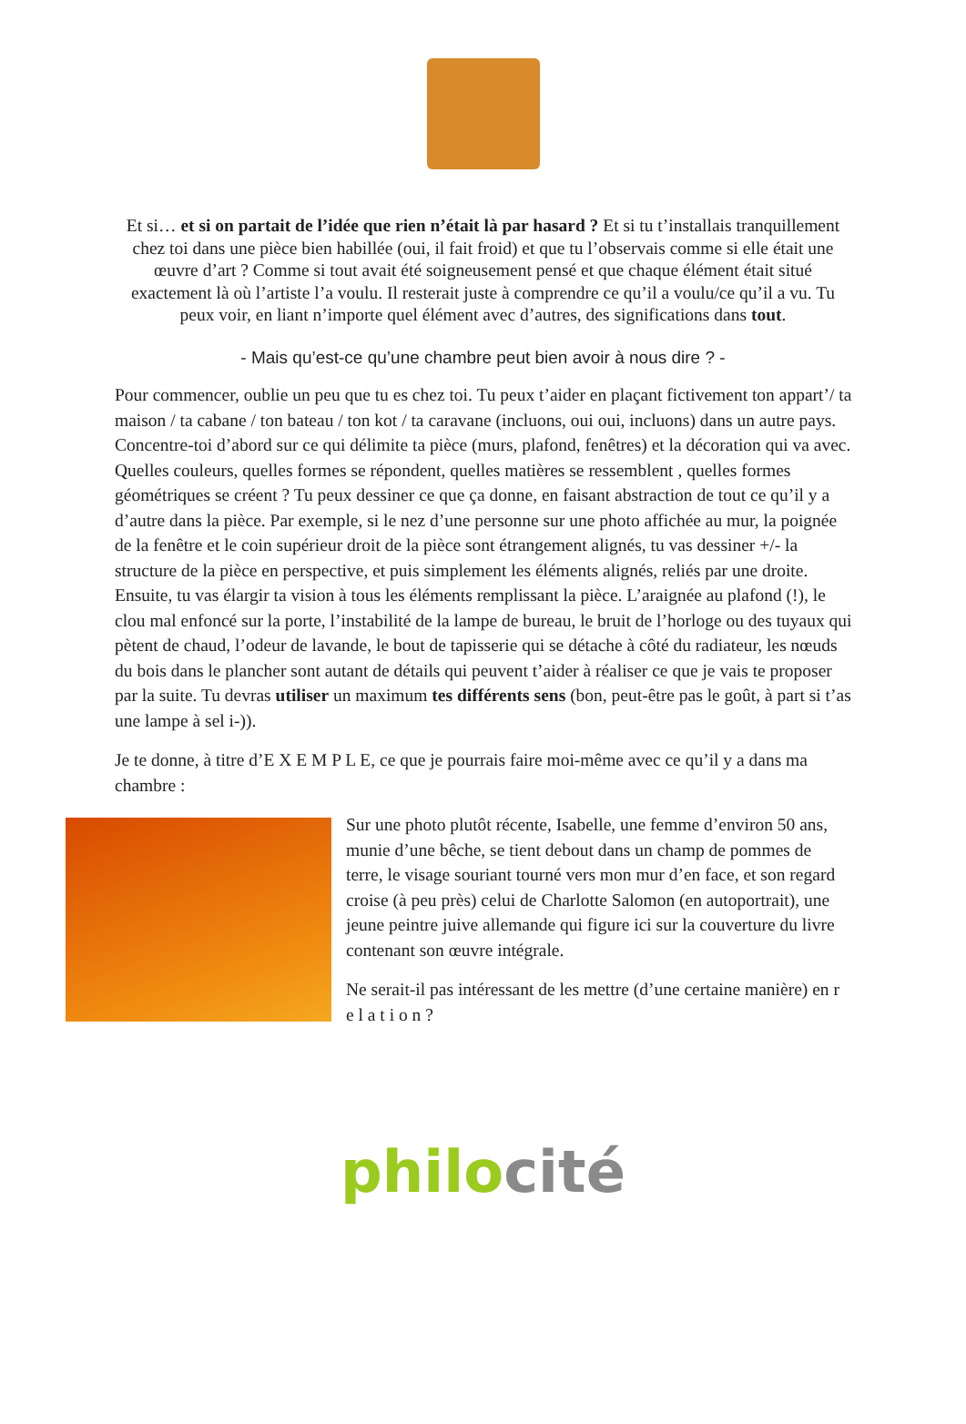Et si… et si on partait de l’idée que rien n’était là par hasard ? Et si tu t’installais tranquillement chez toi dans une pièce bien habillée (oui, il fait froid) et que tu l’observais comme si elle était une œuvre d’art ? Comme si tout avait été soigneusement pensé et que chaque élément était situé exactement là où l’artiste l’a voulu. Il resterait juste à comprendre ce qu’il a voulu/ce qu’il a vu. Tu peux voir, en liant n’importe quel élément avec d’autres, des significations dans tout.
- Mais qu’est-ce qu’une chambre peut bien avoir à nous dire ? -
Pour commencer, oublie un peu que tu es chez toi. Tu peux t’aider en plaçant fictivement ton appart’/ ta maison / ta cabane / ton bateau / ton kot / ta caravane (incluons, oui oui, incluons) dans un autre pays.
Concentre-toi d’abord sur ce qui délimite ta pièce (murs, plafond, fenêtres) et la décoration qui va avec. Quelles couleurs, quelles formes se répondent, quelles matières se ressemblent , quelles formes géométriques se créent ? Tu peux dessiner ce que ça donne, en faisant abstraction de tout ce qu’il y a d’autre dans la pièce. Par exemple, si le nez d’une personne sur une photo affichée au mur, la poignée de la fenêtre et le coin supérieur droit de la pièce sont étrangement alignés, tu vas dessiner +/- la structure de la pièce en perspective, et puis simplement les éléments alignés, reliés par une droite.
Ensuite, tu vas élargir ta vision à tous les éléments remplissant la pièce. L’araignée au plafond (!), le clou mal enfoncé sur la porte, l’instabilité de la lampe de bureau, le bruit de l’horloge ou des tuyaux qui pètent de chaud, l’odeur de lavande, le bout de tapisserie qui se détache à côté du radiateur, les nœuds du bois dans le plancher sont autant de détails qui peuvent t’aider à réaliser ce que je vais te proposer par la suite. Tu devras utiliser un maximum tes différents sens (bon, peut-être pas le goût, à part si t’as une lampe à sel i-)).
Je te donne, à titre d’E X E M P L E, ce que je pourrais faire moi-même avec ce qu’il y a dans ma chambre :
Sur une photo plutôt récente, Isabelle, une femme d’environ 50 ans, munie d’une bêche, se tient debout dans un champ de pommes de terre, le visage souriant tourné vers mon mur d’en face, et son regard croise (à peu près) celui de Charlotte Salomon (en autoportrait), une jeune peintre juive allemande qui figure ici sur la couverture du livre contenant son œuvre intégrale.
Ne serait-il pas intéressant de les mettre (d’une certaine manière) en r e l a t i o n ?
philo cité